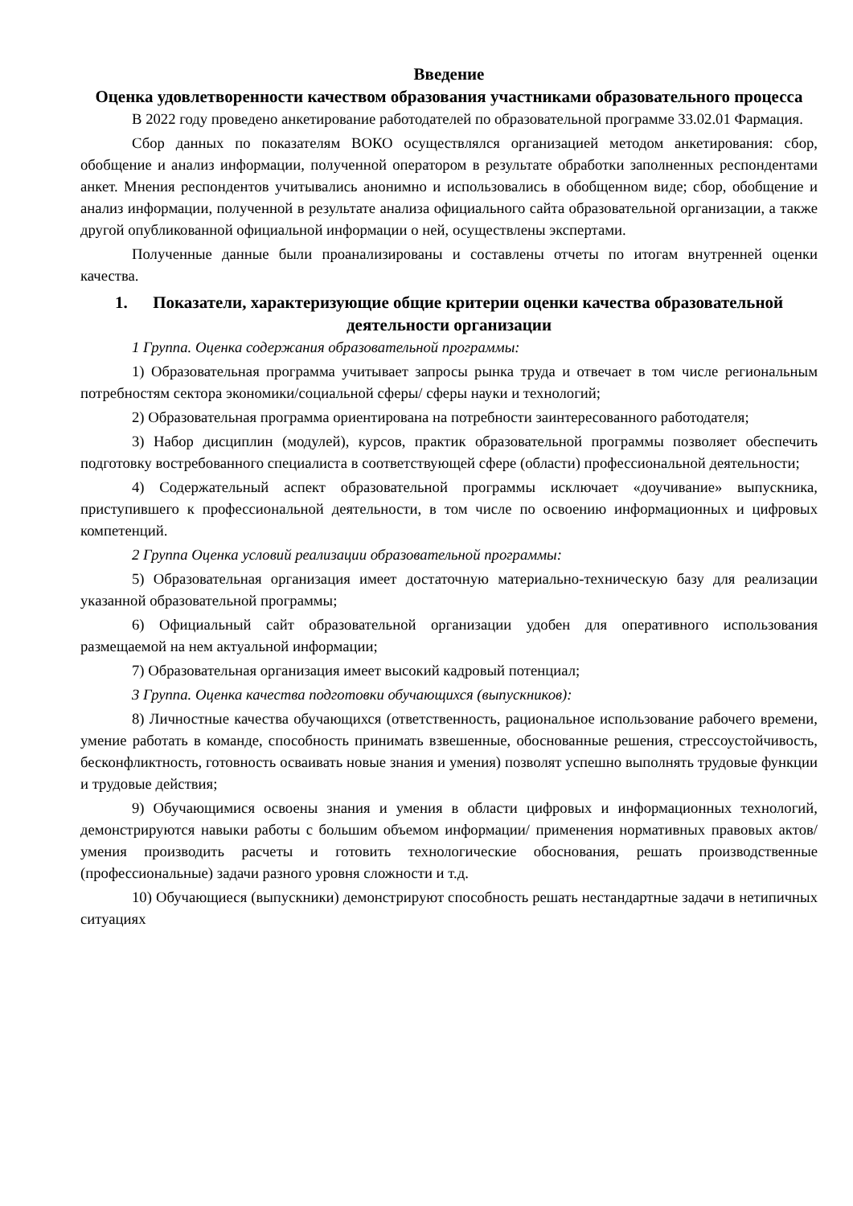Введение
Оценка удовлетворенности качеством образования участниками образовательного процесса
В 2022 году проведено анкетирование работодателей по образовательной программе 33.02.01 Фармация.
Сбор данных по показателям ВОКО осуществлялся организацией методом анкетирования: сбор, обобщение и анализ информации, полученной оператором в результате обработки заполненных респондентами анкет. Мнения респондентов учитывались анонимно и использовались в обобщенном виде; сбор, обобщение и анализ информации, полученной в результате анализа официального сайта образовательной организации, а также другой опубликованной официальной информации о ней, осуществлены экспертами.
Полученные данные были проанализированы и составлены отчеты по итогам внутренней оценки качества.
1. Показатели, характеризующие общие критерии оценки качества образовательной деятельности организации
1 Группа. Оценка содержания образовательной программы:
1) Образовательная программа учитывает запросы рынка труда и отвечает в том числе региональным потребностям сектора экономики/социальной сферы/ сферы науки и технологий;
2) Образовательная программа ориентирована на потребности заинтересованного работодателя;
3) Набор дисциплин (модулей), курсов, практик образовательной программы позволяет обеспечить подготовку востребованного специалиста в соответствующей сфере (области) профессиональной деятельности;
4) Содержательный аспект образовательной программы исключает «доучивание» выпускника, приступившего к профессиональной деятельности, в том числе по освоению информационных и цифровых компетенций.
2 Группа Оценка условий реализации образовательной программы:
5) Образовательная организация имеет достаточную материально-техническую базу для реализации указанной образовательной программы;
6) Официальный сайт образовательной организации удобен для оперативного использования размещаемой на нем актуальной информации;
7) Образовательная организация имеет высокий кадровый потенциал;
3 Группа. Оценка качества подготовки обучающихся (выпускников):
8) Личностные качества обучающихся (ответственность, рациональное использование рабочего времени, умение работать в команде, способность принимать взвешенные, обоснованные решения, стрессоустойчивость, бесконфликтность, готовность осваивать новые знания и умения) позволят успешно выполнять трудовые функции и трудовые действия;
9) Обучающимися освоены знания и умения в области цифровых и информационных технологий, демонстрируются навыки работы с большим объемом информации/ применения нормативных правовых актов/ умения производить расчеты и готовить технологические обоснования, решать производственные (профессиональные) задачи разного уровня сложности и т.д.
10) Обучающиеся (выпускники) демонстрируют способность решать нестандартные задачи в нетипичных ситуациях